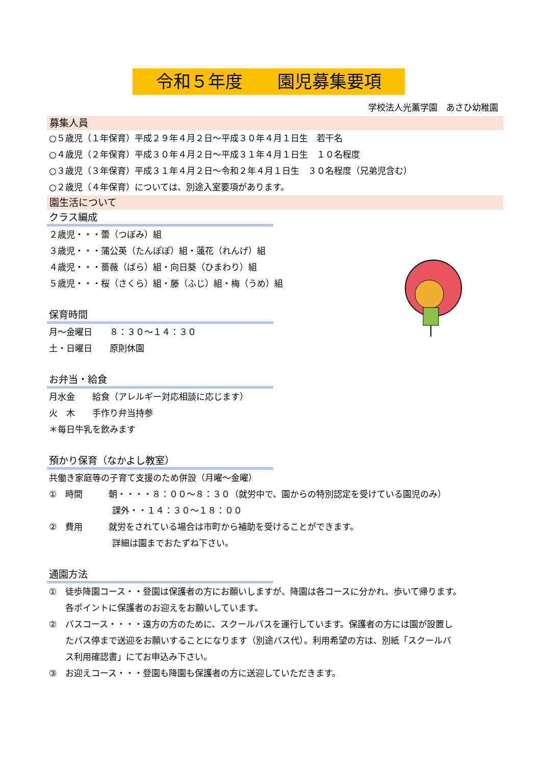令和５年度　　園児募集要項
学校法人光薫学園　あさひ幼稚園
募集人員
○５歳児（１年保育）平成２９年４月２日～平成３０年４月１日生　若干名
○４歳児（２年保育）平成３０年４月２日～平成３１年４月１日生　１０名程度
○３歳児（３年保育）平成３１年４月２日～令和２年４月１日生　３０名程度（兄弟児含む）
○２歳児（４年保育）については、別途入室要項があります。
園生活について
クラス編成
２歳児・・・蕾（つぼみ）組
３歳児・・・蒲公英（たんぽぽ）組・蓮花（れんげ）組
４歳児・・・薔薇（ばら）組・向日葵（ひまわり）組
５歳児・・・桜（さくら）組・藤（ふじ）組・梅（うめ）組
保育時間
月～金曜日　　８：３０～１４：３０
土・日曜日　　原則休園
お弁当・給食
月水金　　給食（アレルギー対応相談に応じます）
火　木　　手作り弁当持参
＊毎日牛乳を飲みます
預かり保育（なかよし教室）
共働き家庭等の子育て支援のため併設（月曜～金曜）
①　時間　　　朝・・・・８：００～８：３０（就労中で、園からの特別認定を受けている園児のみ）
課外・・１４：３０～１８：００
②　費用　　　就労をされている場合は市町から補助を受けることができます。
詳細は園までおたずね下さい。
通園方法
①　徒歩降園コース・・登園は保護者の方にお願いしますが、降園は各コースに分かれ、歩いて帰ります。
各ポイントに保護者のお迎えをお願いしています。
②　バスコース・・・・遠方の方のために、スクールバスを運行しています。保護者の方には園が設置し
たバス停まで送迎をお願いすることになります（別途バス代）。利用希望の方は、別紙「スクールバ
ス利用確認書」にてお申込み下さい。
③　お迎えコース・・・登園も降園も保護者の方に送迎していただきます。